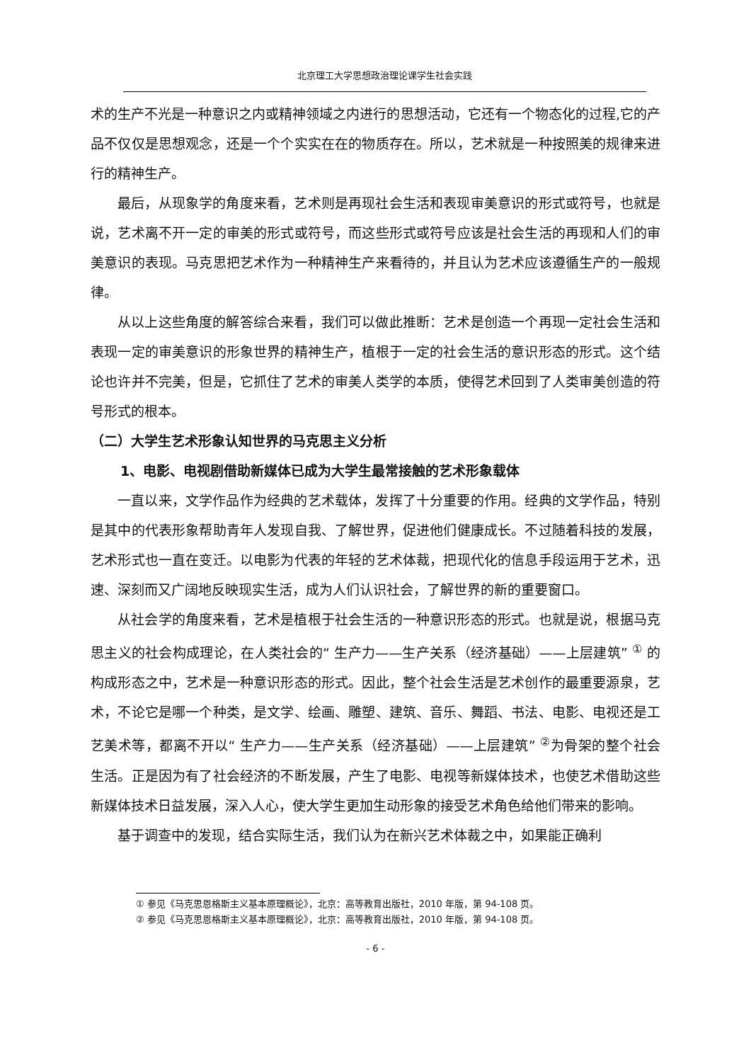北京理工大学思想政治理论课学生社会实践
术的生产不光是一种意识之内或精神领域之内进行的思想活动，它还有一个物态化的过程,它的产品不仅仅是思想观念，还是一个个实实在在的物质存在。所以，艺术就是一种按照美的规律来进行的精神生产。
最后，从现象学的角度来看，艺术则是再现社会生活和表现审美意识的形式或符号，也就是说，艺术离不开一定的审美的形式或符号，而这些形式或符号应该是社会生活的再现和人们的审美意识的表现。马克思把艺术作为一种精神生产来看待的，并且认为艺术应该遵循生产的一般规律。
从以上这些角度的解答综合来看，我们可以做此推断：艺术是创造一个再现一定社会生活和表现一定的审美意识的形象世界的精神生产，植根于一定的社会生活的意识形态的形式。这个结论也许并不完美，但是，它抓住了艺术的审美人类学的本质，使得艺术回到了人类审美创造的符号形式的根本。
（二）大学生艺术形象认知世界的马克思主义分析
1、电影、电视剧借助新媒体已成为大学生最常接触的艺术形象载体
一直以来，文学作品作为经典的艺术载体，发挥了十分重要的作用。经典的文学作品，特别是其中的代表形象帮助青年人发现自我、了解世界，促进他们健康成长。不过随着科技的发展，艺术形式也一直在变迁。以电影为代表的年轻的艺术体裁，把现代化的信息手段运用于艺术，迅速、深刻而又广阔地反映现实生活，成为人们认识社会，了解世界的新的重要窗口。
从社会学的角度来看，艺术是植根于社会生活的一种意识形态的形式。也就是说，根据马克思主义的社会构成理论，在人类社会的“ 生产力——生产关系（经济基础）——上层建筑” <sup>①</sup> 的构成形态之中，艺术是一种意识形态的形式。因此，整个社会生活是艺术创作的最重要源泉，艺术，不论它是哪一个种类，是文学、绘画、雕塑、建筑、音乐、舞蹈、书法、电影、电视还是工艺美术等，都离不开以“ 生产力——生产关系（经济基础）——上层建筑” <sup>②</sup>为骨架的整个社会生活。正是因为有了社会经济的不断发展，产生了电影、电视等新媒体技术，也使艺术借助这些新媒体技术日益发展，深入人心，使大学生更加生动形象的接受艺术角色给他们带来的影响。
基于调查中的发现，结合实际生活，我们认为在新兴艺术体裁之中，如果能正确利
① 参见《马克思恩格斯主义基本原理概论》，北京：高等教育出版社，2010 年版，第 94-108 页。
② 参见《马克思恩格斯主义基本原理概论》，北京：高等教育出版社，2010 年版，第 94-108 页。
- 6 -